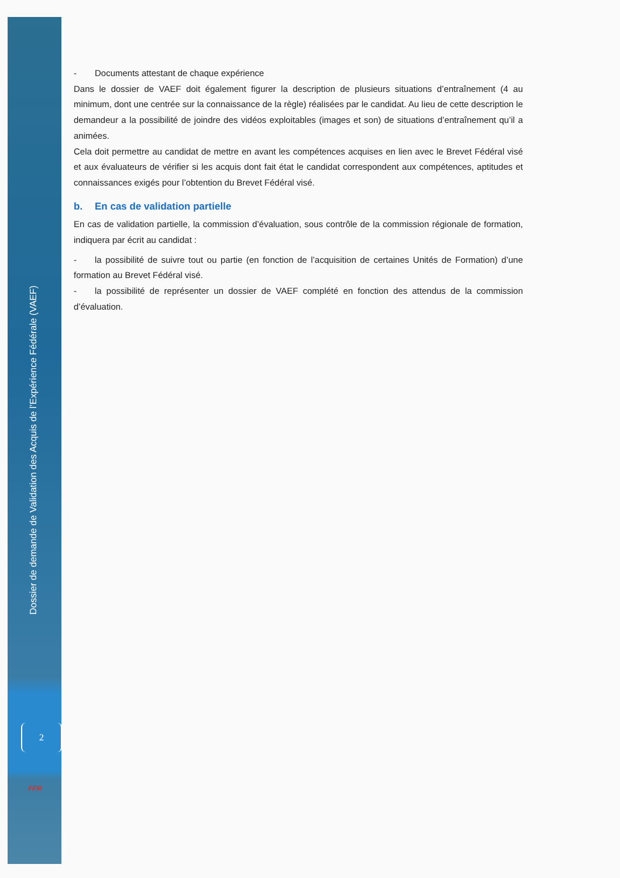Dossier de demande de Validation des Acquis de l’Expérience Fédérale (VAEF)
2
FFR
- Documents attestant de chaque expérience
Dans le dossier de VAEF doit également figurer la description de plusieurs situations d’entraînement (4 au minimum, dont une centrée sur la connaissance de la règle) réalisées par le candidat. Au lieu de cette description le demandeur a la possibilité de joindre des vidéos exploitables (images et son) de situations d’entraînement qu’il a animées.
Cela doit permettre au candidat de mettre en avant les compétences acquises en lien avec le Brevet Fédéral visé et aux évaluateurs de vérifier si les acquis dont fait état le candidat correspondent aux compétences, aptitudes et connaissances exigés pour l’obtention du Brevet Fédéral visé.
b. En cas de validation partielle
En cas de validation partielle, la commission d’évaluation, sous contrôle de la commission régionale de formation, indiquera par écrit au candidat :
- la possibilité de suivre tout ou partie (en fonction de l’acquisition de certaines Unités de Formation) d’une formation au Brevet Fédéral visé.
- la possibilité de représenter un dossier de VAEF complété en fonction des attendus de la commission d’évaluation.